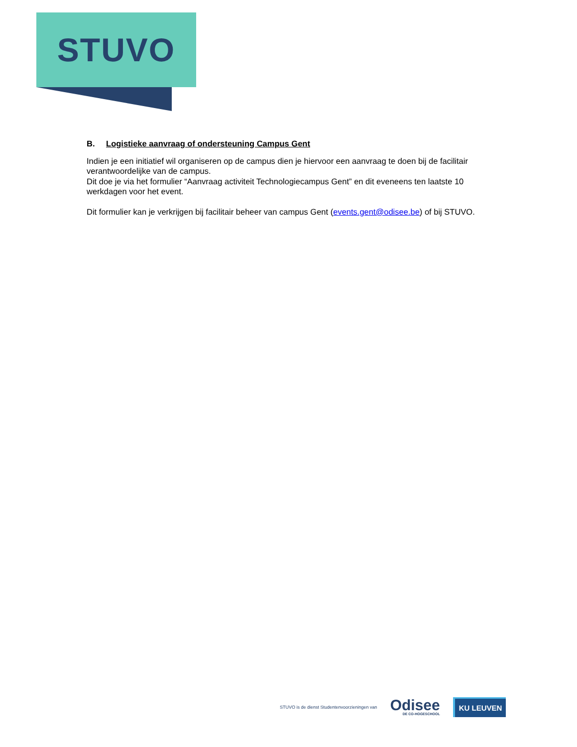STUVO
B. Logistieke aanvraag of ondersteuning Campus Gent
Indien je een initiatief wil organiseren op de campus dien je hiervoor een aanvraag te doen bij de facilitair verantwoordelijke van de campus.
Dit doe je via het formulier “Aanvraag activiteit Technologiecampus Gent” en dit eveneens ten laatste 10 werkdagen voor het event.
Dit formulier kan je verkrijgen bij facilitair beheer van campus Gent (events.gent@odisee.be) of bij STUVO.
STUVO is de dienst Studentenvoorzieningen van
Odisee
DE CO-HOGESCHOOL
KU LEUVEN